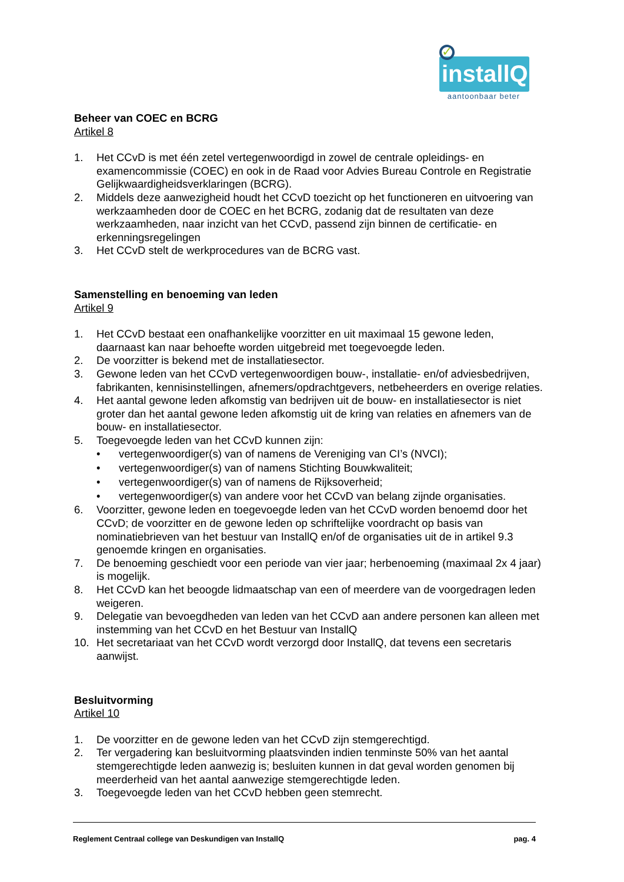✓
installQ
aantoonbaar beter
Beheer van COEC en BCRG
Artikel 8
1. Het CCvD is met één zetel vertegenwoordigd in zowel de centrale opleidings- en examencommissie (COEC) en ook in de Raad voor Advies Bureau Controle en Registratie Gelijkwaardigheidsverklaringen (BCRG).
2. Middels deze aanwezigheid houdt het CCvD toezicht op het functioneren en uitvoering van werkzaamheden door de COEC en het BCRG, zodanig dat de resultaten van deze werkzaamheden, naar inzicht van het CCvD, passend zijn binnen de certificatie- en erkenningsregelingen
3. Het CCvD stelt de werkprocedures van de BCRG vast.
Samenstelling en benoeming van leden
Artikel 9
1. Het CCvD bestaat een onafhankelijke voorzitter en uit maximaal 15 gewone leden, daarnaast kan naar behoefte worden uitgebreid met toegevoegde leden.
2. De voorzitter is bekend met de installatiesector.
3. Gewone leden van het CCvD vertegenwoordigen bouw-, installatie- en/of adviesbedrijven, fabrikanten, kennisinstellingen, afnemers/opdrachtgevers, netbeheerders en overige relaties.
4. Het aantal gewone leden afkomstig van bedrijven uit de bouw- en installatiesector is niet groter dan het aantal gewone leden afkomstig uit de kring van relaties en afnemers van de bouw- en installatiesector.
5. Toegevoegde leden van het CCvD kunnen zijn:
• vertegenwoordiger(s) van of namens de Vereniging van CI’s (NVCI);
• vertegenwoordiger(s) van of namens Stichting Bouwkwaliteit;
• vertegenwoordiger(s) van of namens de Rijksoverheid;
• vertegenwoordiger(s) van andere voor het CCvD van belang zijnde organisaties.
6. Voorzitter, gewone leden en toegevoegde leden van het CCvD worden benoemd door het CCvD; de voorzitter en de gewone leden op schriftelijke voordracht op basis van nominatiebrieven van het bestuur van InstallQ en/of de organisaties uit de in artikel 9.3 genoemde kringen en organisaties.
7. De benoeming geschiedt voor een periode van vier jaar; herbenoeming (maximaal 2x 4 jaar) is mogelijk.
8. Het CCvD kan het beoogde lidmaatschap van een of meerdere van de voorgedragen leden weigeren.
9. Delegatie van bevoegdheden van leden van het CCvD aan andere personen kan alleen met instemming van het CCvD en het Bestuur van InstallQ
10. Het secretariaat van het CCvD wordt verzorgd door InstallQ, dat tevens een secretaris aanwijst.
Besluitvorming
Artikel 10
1. De voorzitter en de gewone leden van het CCvD zijn stemgerechtigd.
2. Ter vergadering kan besluitvorming plaatsvinden indien tenminste 50% van het aantal stemgerechtigde leden aanwezig is; besluiten kunnen in dat geval worden genomen bij meerderheid van het aantal aanwezige stemgerechtigde leden.
3. Toegevoegde leden van het CCvD hebben geen stemrecht.
Reglement Centraal college van Deskundigen van InstallQ pag. 4